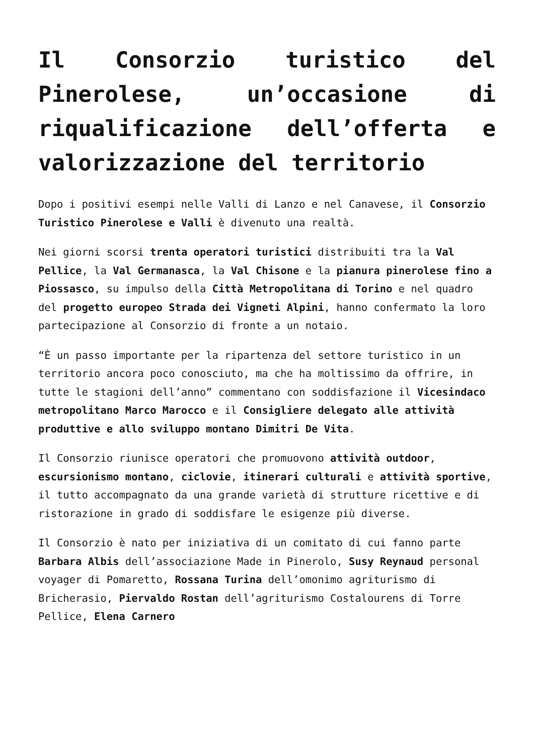Il Consorzio turistico del Pinerolese, un’occasione di riqualificazione dell’offerta e valorizzazione del territorio
Dopo i positivi esempi nelle Valli di Lanzo e nel Canavese, il Consorzio Turistico Pinerolese e Valli è divenuto una realtà.
Nei giorni scorsi trenta operatori turistici distribuiti tra la Val Pellice, la Val Germanasca, la Val Chisone e la pianura pinerolese fino a Piossasco, su impulso della Città Metropolitana di Torino e nel quadro del progetto europeo Strada dei Vigneti Alpini, hanno confermato la loro partecipazione al Consorzio di fronte a un notaio.
“È un passo importante per la ripartenza del settore turistico in un territorio ancora poco conosciuto, ma che ha moltissimo da offrire, in tutte le stagioni dell’anno” commentano con soddisfazione il Vicesindaco metropolitano Marco Marocco e il Consigliere delegato alle attività produttive e allo sviluppo montano Dimitri De Vita.
Il Consorzio riunisce operatori che promuovono attività outdoor, escursionismo montano, ciclovie, itinerari culturali e attività sportive, il tutto accompagnato da una grande varietà di strutture ricettive e di ristorazione in grado di soddisfare le esigenze più diverse.
Il Consorzio è nato per iniziativa di un comitato di cui fanno parte Barbara Albis dell’associazione Made in Pinerolo, Susy Reynaud personal voyager di Pomaretto, Rossana Turina dell’omonimo agriturismo di Bricherasio, Piervaldo Rostan dell’agriturismo Costalourens di Torre Pellice, Elena Carnero